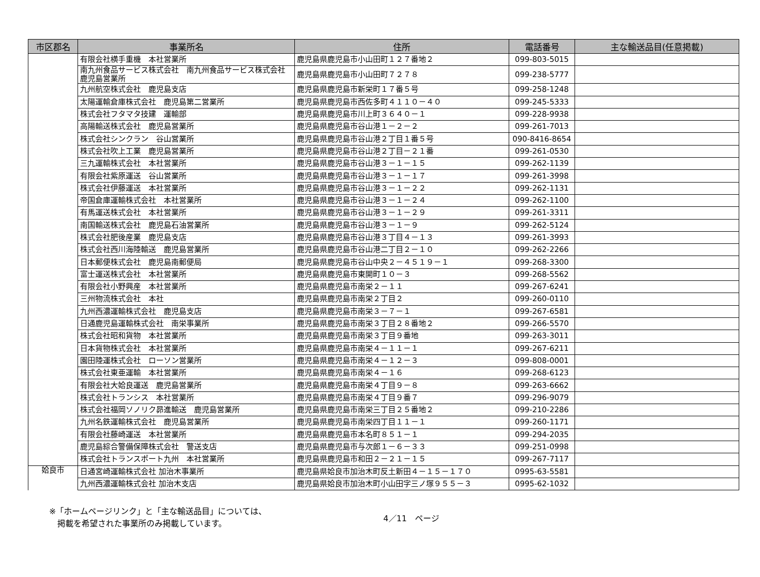| 市区郡名 | 事業所名 | 住所 | 電話番号 | 主な輸送品目(任意掲載) |
| --- | --- | --- | --- | --- |
| | 有限会社横手重機 本社営業所 | 鹿児島県鹿児島市小山田町１２７番地２ | 099-803-5015 | |
| | 南九州食品サービス株式会社 南九州食品サービス株式会社鹿児島営業所 | 鹿児島県鹿児島市小山田町７２７８ | 099-238-5777 | |
| | 九州航空株式会社 鹿児島支店 | 鹿児島県鹿児島市新栄町１７番５号 | 099-258-1248 | |
| | 太陽運輸倉庫株式会社 鹿児島第二営業所 | 鹿児島県鹿児島市西佐多町４１１０－４０ | 099-245-5333 | |
| | 株式会社フタマタ技建 運輸部 | 鹿児島県鹿児島市川上町３６４０－１ | 099-228-9938 | |
| | 高陽輸送株式会社 鹿児島営業所 | 鹿児島県鹿児島市谷山港１－２－２ | 099-261-7013 | |
| | 株式会社シンクラン 谷山営業所 | 鹿児島県鹿児島市谷山港２丁目１番５号 | 090-8416-8654 | |
| | 株式会社吹上工業 鹿児島営業所 | 鹿児島県鹿児島市谷山港２丁目－２１番 | 099-261-0530 | |
| | 三九運輸株式会社 本社営業所 | 鹿児島県鹿児島市谷山港３－１－１５ | 099-262-1139 | |
| | 有限会社紫原運送 谷山営業所 | 鹿児島県鹿児島市谷山港３－１－１７ | 099-261-3998 | |
| | 株式会社伊藤運送 本社営業所 | 鹿児島県鹿児島市谷山港３－１－２２ | 099-262-1131 | |
| | 帝国倉庫運輸株式会社 本社営業所 | 鹿児島県鹿児島市谷山港３－１－２４ | 099-262-1100 | |
| | 有馬運送株式会社 本社営業所 | 鹿児島県鹿児島市谷山港３－１－２９ | 099-261-3311 | |
| | 南国輸送株式会社 鹿児島石油営業所 | 鹿児島県鹿児島市谷山港３－１－９ | 099-262-5124 | |
| | 株式会社肥後産業 鹿児島支店 | 鹿児島県鹿児島市谷山港３丁目４－１３ | 099-261-3993 | |
| | 株式会社西川海陸輸送 鹿児島営業所 | 鹿児島県鹿児島市谷山港二丁目２－１０ | 099-262-2266 | |
| | 日本郵便株式会社 鹿児島南郵便局 | 鹿児島県鹿児島市谷山中央２－４５１９－１ | 099-268-3300 | |
| | 富士運送株式会社 本社営業所 | 鹿児島県鹿児島市東開町１０－３ | 099-268-5562 | |
| | 有限会社小野興産 本社営業所 | 鹿児島県鹿児島市南栄２－１１ | 099-267-6241 | |
| | 三州物流株式会社 本社 | 鹿児島県鹿児島市南栄２丁目２ | 099-260-0110 | |
| | 九州西濃運輸株式会社 鹿児島支店 | 鹿児島県鹿児島市南栄３－７－１ | 099-267-6581 | |
| | 日通鹿児島運輸株式会社 南栄事業所 | 鹿児島県鹿児島市南栄３丁目２８番地２ | 099-266-5570 | |
| | 株式会社昭和貨物 本社営業所 | 鹿児島県鹿児島市南栄３丁目９番地 | 099-263-3011 | |
| | 日本貨物株式会社 本社営業所 | 鹿児島県鹿児島市南栄４－１１－１ | 099-267-6211 | |
| | 園田陸運株式会社 ローソン営業所 | 鹿児島県鹿児島市南栄４－１２－３ | 099-808-0001 | |
| | 株式会社東亜運輸 本社営業所 | 鹿児島県鹿児島市南栄４－１６ | 099-268-6123 | |
| | 有限会社大姶良運送 鹿児島営業所 | 鹿児島県鹿児島市南栄４丁目９－８ | 099-263-6662 | |
| | 株式会社トランシス 本社営業所 | 鹿児島県鹿児島市南栄４丁目９番７ | 099-296-9079 | |
| | 株式会社福岡ソノリク昴進輸送 鹿児島営業所 | 鹿児島県鹿児島市南栄三丁目２５番地２ | 099-210-2286 | |
| | 九州名鉄運輸株式会社 鹿児島営業所 | 鹿児島県鹿児島市南栄四丁目１１－１ | 099-260-1171 | |
| | 有限会社藤崎運送 本社営業所 | 鹿児島県鹿児島市本名町８５１－１ | 099-294-2035 | |
| | 鹿児島綜合警備保障株式会社 警送支店 | 鹿児島県鹿児島市与次郎１－６－３３ | 099-251-0998 | |
| | 株式会社トランスポート九州 本社営業所 | 鹿児島県鹿児島市和田２－２１－１５ | 099-267-7117 | |
| 姶良市 | 日通宮崎運輸株式会社 加治木事業所 | 鹿児島県姶良市加治木町反土新田４－１５－１７０ | 0995-63-5581 | |
| | 九州西濃運輸株式会社 加治木支店 | 鹿児島県姶良市加治木町小山田字三ノ塚９５５－３ | 0995-62-1032 | |
※「ホームページリンク」と「主な輸送品目」については、
　掲載を希望された事業所のみ掲載しています。
4／11　ページ